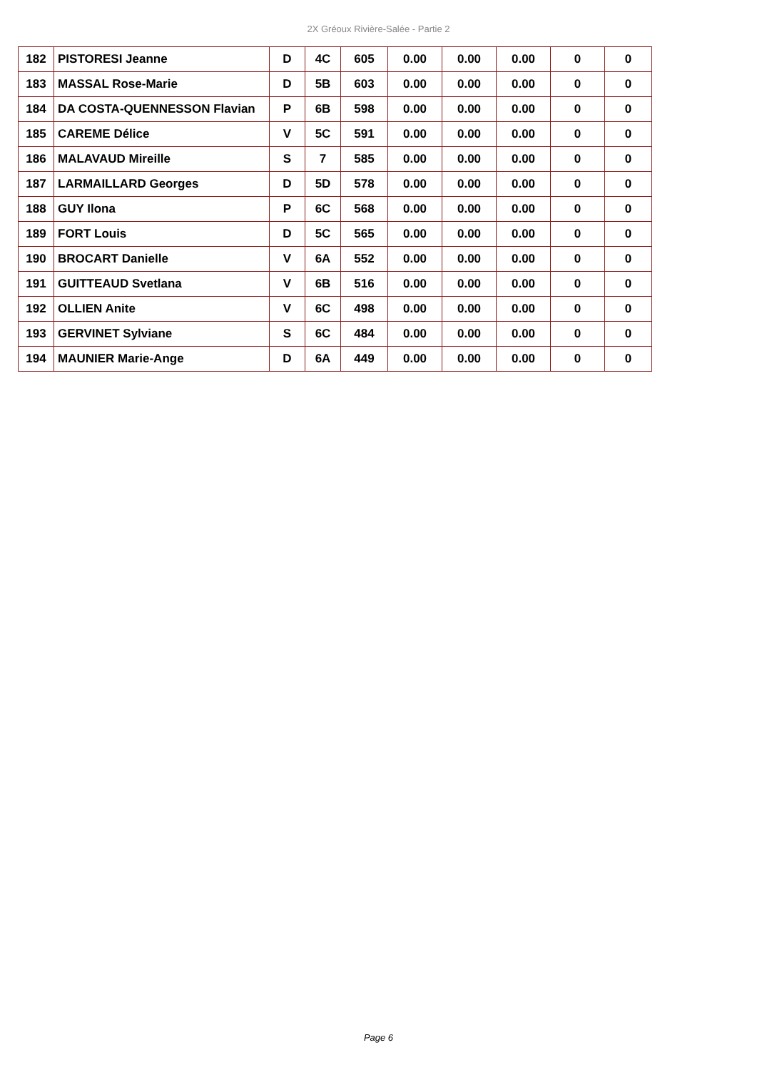2X Gréoux Rivière-Salée - Partie 2
| 182 | PISTORESI Jeanne | D | 4C | 605 | 0.00 | 0.00 | 0.00 | 0 | 0 |
| 183 | MASSAL Rose-Marie | D | 5B | 603 | 0.00 | 0.00 | 0.00 | 0 | 0 |
| 184 | DA COSTA-QUENNESSON Flavian | P | 6B | 598 | 0.00 | 0.00 | 0.00 | 0 | 0 |
| 185 | CAREME Délice | V | 5C | 591 | 0.00 | 0.00 | 0.00 | 0 | 0 |
| 186 | MALAVAUD Mireille | S | 7 | 585 | 0.00 | 0.00 | 0.00 | 0 | 0 |
| 187 | LARMAILLARD Georges | D | 5D | 578 | 0.00 | 0.00 | 0.00 | 0 | 0 |
| 188 | GUY Ilona | P | 6C | 568 | 0.00 | 0.00 | 0.00 | 0 | 0 |
| 189 | FORT Louis | D | 5C | 565 | 0.00 | 0.00 | 0.00 | 0 | 0 |
| 190 | BROCART Danielle | V | 6A | 552 | 0.00 | 0.00 | 0.00 | 0 | 0 |
| 191 | GUITTEAUD Svetlana | V | 6B | 516 | 0.00 | 0.00 | 0.00 | 0 | 0 |
| 192 | OLLIEN Anite | V | 6C | 498 | 0.00 | 0.00 | 0.00 | 0 | 0 |
| 193 | GERVINET Sylviane | S | 6C | 484 | 0.00 | 0.00 | 0.00 | 0 | 0 |
| 194 | MAUNIER Marie-Ange | D | 6A | 449 | 0.00 | 0.00 | 0.00 | 0 | 0 |
Page 6